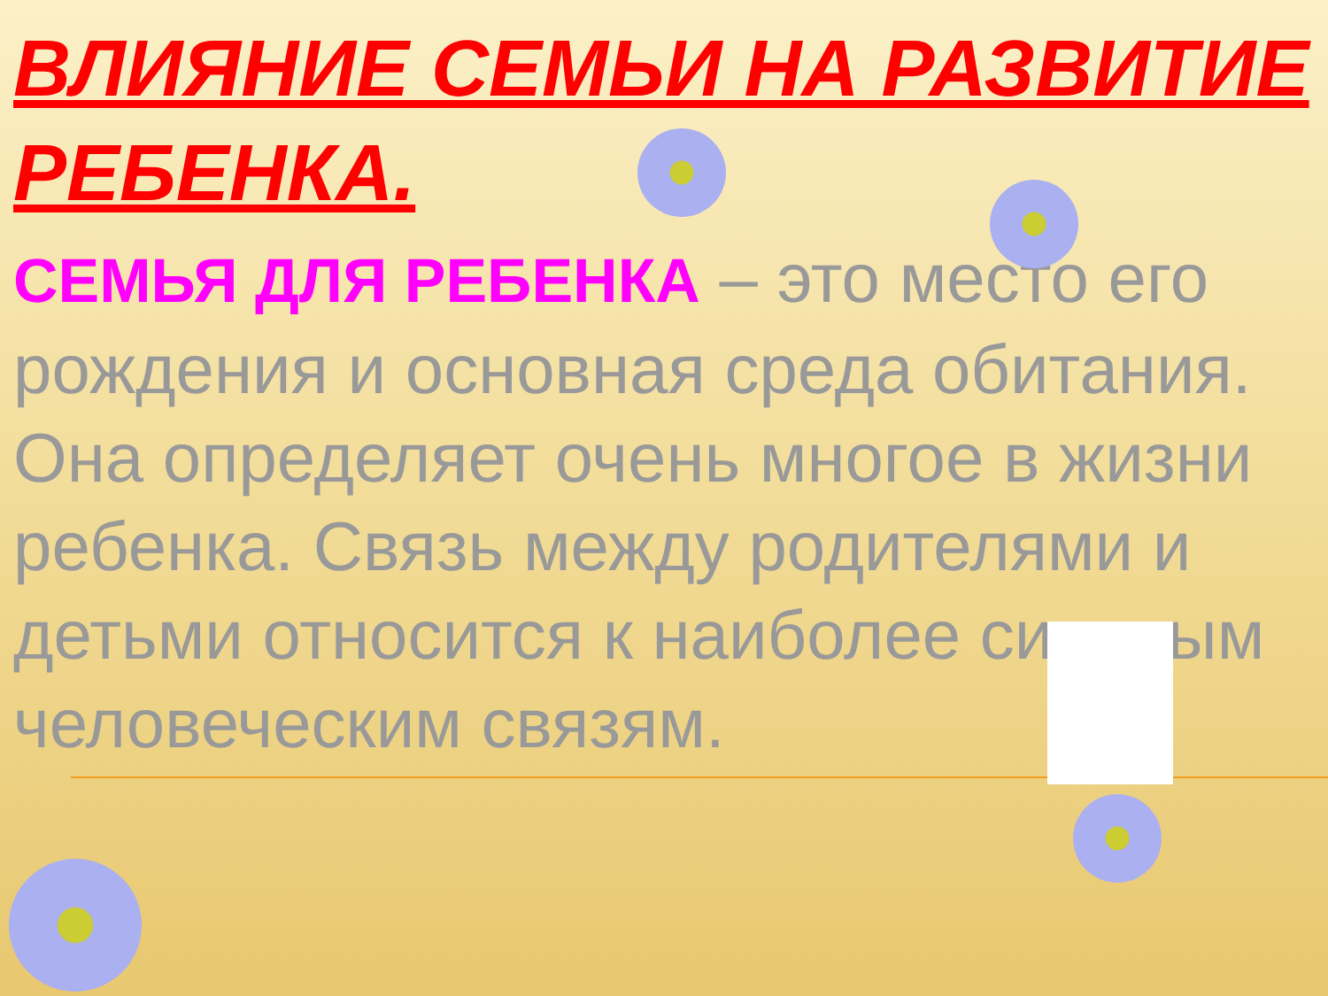ВЛИЯНИЕ СЕМЬИ НА РАЗВИТИЕ РЕБЕНКА.
СЕМЬЯ ДЛЯ РЕБЕНКА – это место его рождения и основная среда обитания. Она определяет очень многое в жизни ребенка. Связь между родителями и детьми относится к наиболее сильным человеческим связям.